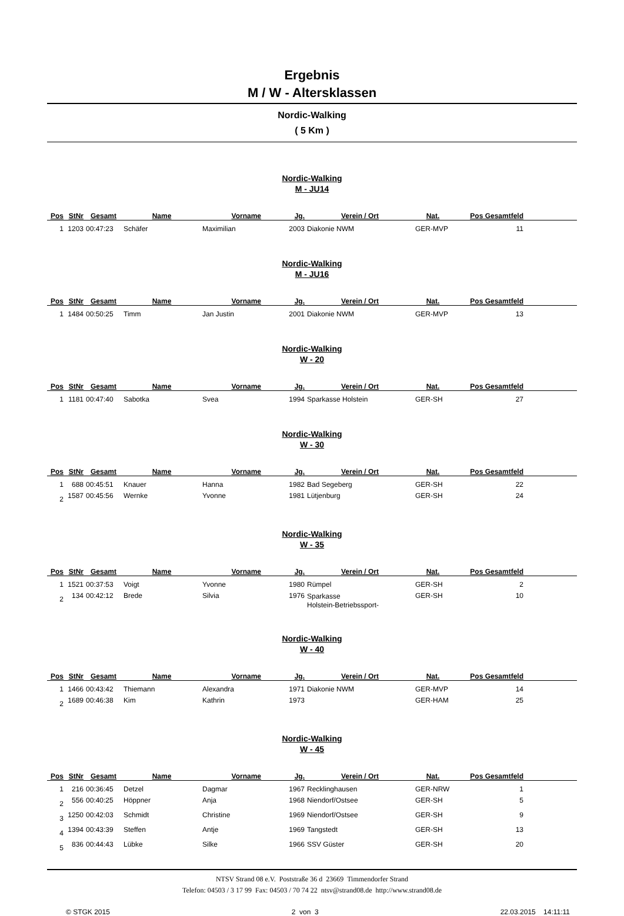Ergebnis
M / W - Altersklassen
Nordic-Walking
( 5 Km )
Nordic-Walking
M - JU14
| Pos | StNr | Gesamt | Name | Vorname | Jg. | Verein / Ort | Nat. | Pos Gesamtfeld | |
| --- | --- | --- | --- | --- | --- | --- | --- | --- | --- |
| 1 | 1203 | 00:47:23 | Schäfer | Maximilian | 2003 | Diakonie NWM | GER-MVP | 11 | |
Nordic-Walking
M - JU16
| Pos | StNr | Gesamt | Name | Vorname | Jg. | Verein / Ort | Nat. | Pos Gesamtfeld | |
| --- | --- | --- | --- | --- | --- | --- | --- | --- | --- |
| 1 | 1484 | 00:50:25 | Timm | Jan Justin | 2001 | Diakonie NWM | GER-MVP | 13 | |
Nordic-Walking
W - 20
| Pos | StNr | Gesamt | Name | Vorname | Jg. | Verein / Ort | Nat. | Pos Gesamtfeld | |
| --- | --- | --- | --- | --- | --- | --- | --- | --- | --- |
| 1 | 1181 | 00:47:40 | Sabotka | Svea | 1994 | Sparkasse Holstein | GER-SH | 27 | |
Nordic-Walking
W - 30
| Pos | StNr | Gesamt | Name | Vorname | Jg. | Verein / Ort | Nat. | Pos Gesamtfeld | |
| --- | --- | --- | --- | --- | --- | --- | --- | --- | --- |
| 1 | 688 | 00:45:51 | Knauer | Hanna | 1982 | Bad Segeberg | GER-SH | 22 | |
| 2 | 1587 | 00:45:56 | Wernke | Yvonne | 1981 | Lütjenburg | GER-SH | 24 | |
Nordic-Walking
W - 35
| Pos | StNr | Gesamt | Name | Vorname | Jg. | Verein / Ort | Nat. | Pos Gesamtfeld | |
| --- | --- | --- | --- | --- | --- | --- | --- | --- | --- |
| 1 | 1521 | 00:37:53 | Voigt | Yvonne | 1980 | Rümpel | GER-SH | 2 | |
| 2 | 134 | 00:42:12 | Brede | Silvia | 1976 | Sparkasse Holstein-Betriebssport- | GER-SH | 10 | |
Nordic-Walking
W - 40
| Pos | StNr | Gesamt | Name | Vorname | Jg. | Verein / Ort | Nat. | Pos Gesamtfeld | |
| --- | --- | --- | --- | --- | --- | --- | --- | --- | --- |
| 1 | 1466 | 00:43:42 | Thiemann | Alexandra | 1971 | Diakonie NWM | GER-MVP | 14 | |
| 2 | 1689 | 00:46:38 | Kim | Kathrin | 1973 | | GER-HAM | 25 | |
Nordic-Walking
W - 45
| Pos | StNr | Gesamt | Name | Vorname | Jg. | Verein / Ort | Nat. | Pos Gesamtfeld | |
| --- | --- | --- | --- | --- | --- | --- | --- | --- | --- |
| 1 | 216 | 00:36:45 | Detzel | Dagmar | 1967 | Recklinghausen | GER-NRW | 1 | |
| 2 | 556 | 00:40:25 | Höppner | Anja | 1968 | Niendorf/Ostsee | GER-SH | 5 | |
| 3 | 1250 | 00:42:03 | Schmidt | Christine | 1969 | Niendorf/Ostsee | GER-SH | 9 | |
| 4 | 1394 | 00:43:39 | Steffen | Antje | 1969 | Tangstedt | GER-SH | 13 | |
| 5 | 836 | 00:44:43 | Lübke | Silke | 1966 | SSV Güster | GER-SH | 20 | |
NTSV Strand 08 e.V. Poststraße 36 d 23669 Timmendorfer Strand
Telefon: 04503 / 3 17 99 Fax: 04503 / 70 74 22 ntsv@strand08.de http://www.strand08.de
© STGK 2015 2 von 3 22.03.2015 14:11:11